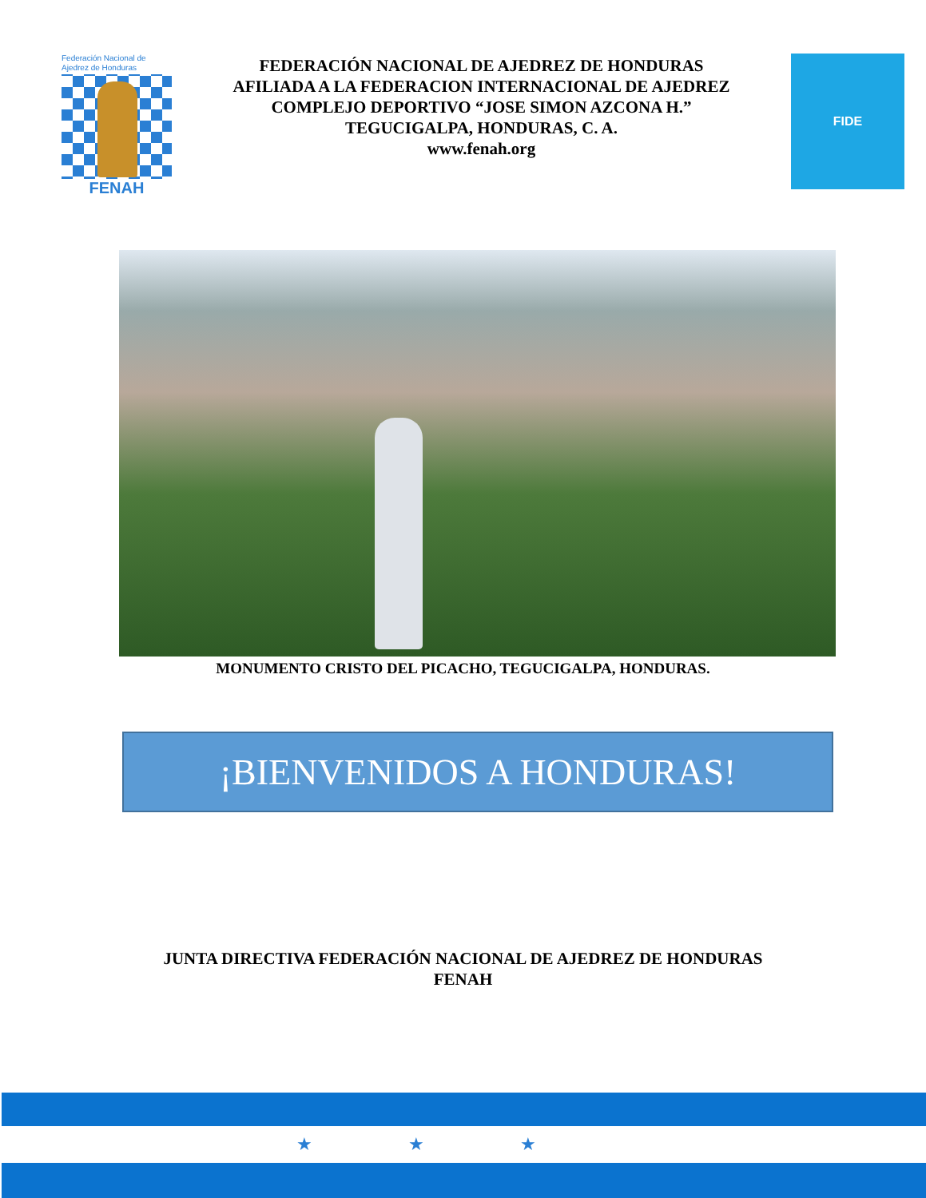Federación Nacional de Ajedrez de Honduras
FENAH
FEDERACIÓN NACIONAL DE AJEDREZ DE HONDURAS
AFILIADA A LA FEDERACION INTERNACIONAL DE AJEDREZ
COMPLEJO DEPORTIVO “JOSE SIMON AZCONA H.”
TEGUCIGALPA, HONDURAS, C. A.
www.fenah.org
FIDE
MONUMENTO CRISTO DEL PICACHO, TEGUCIGALPA, HONDURAS.
¡BIENVENIDOS A HONDURAS!
JUNTA DIRECTIVA FEDERACIÓN NACIONAL DE AJEDREZ DE HONDURAS
FENAH
★★★